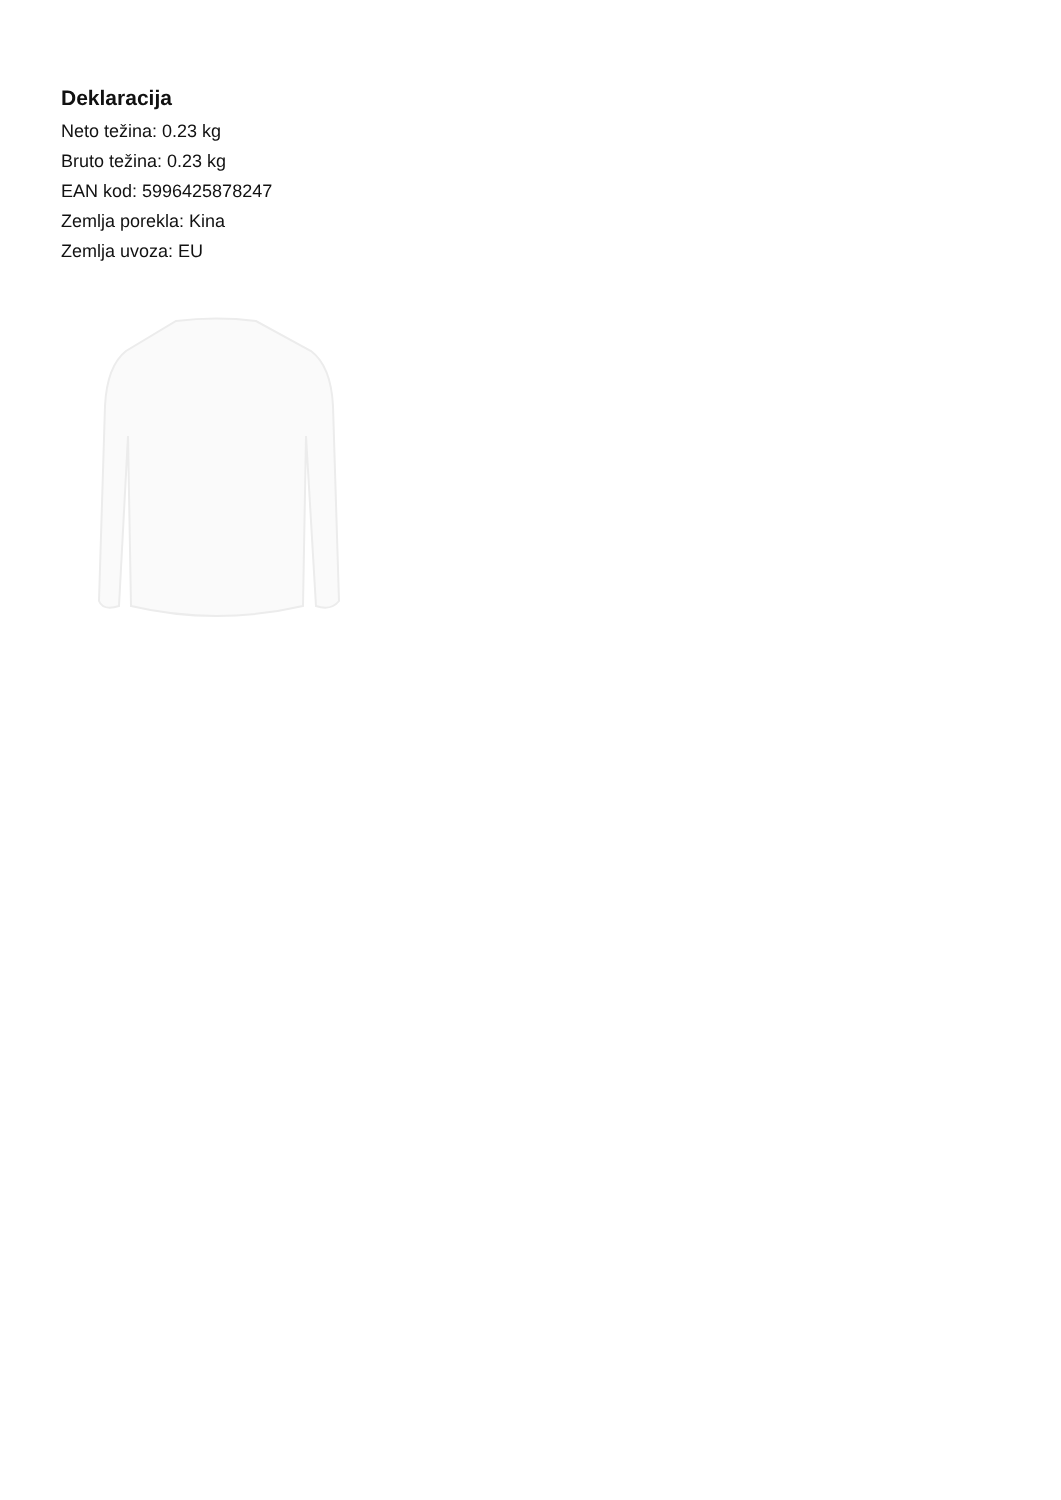Deklaracija
Neto težina: 0.23 kg
Bruto težina: 0.23 kg
EAN kod: 5996425878247
Zemlja porekla: Kina
Zemlja uvoza: EU